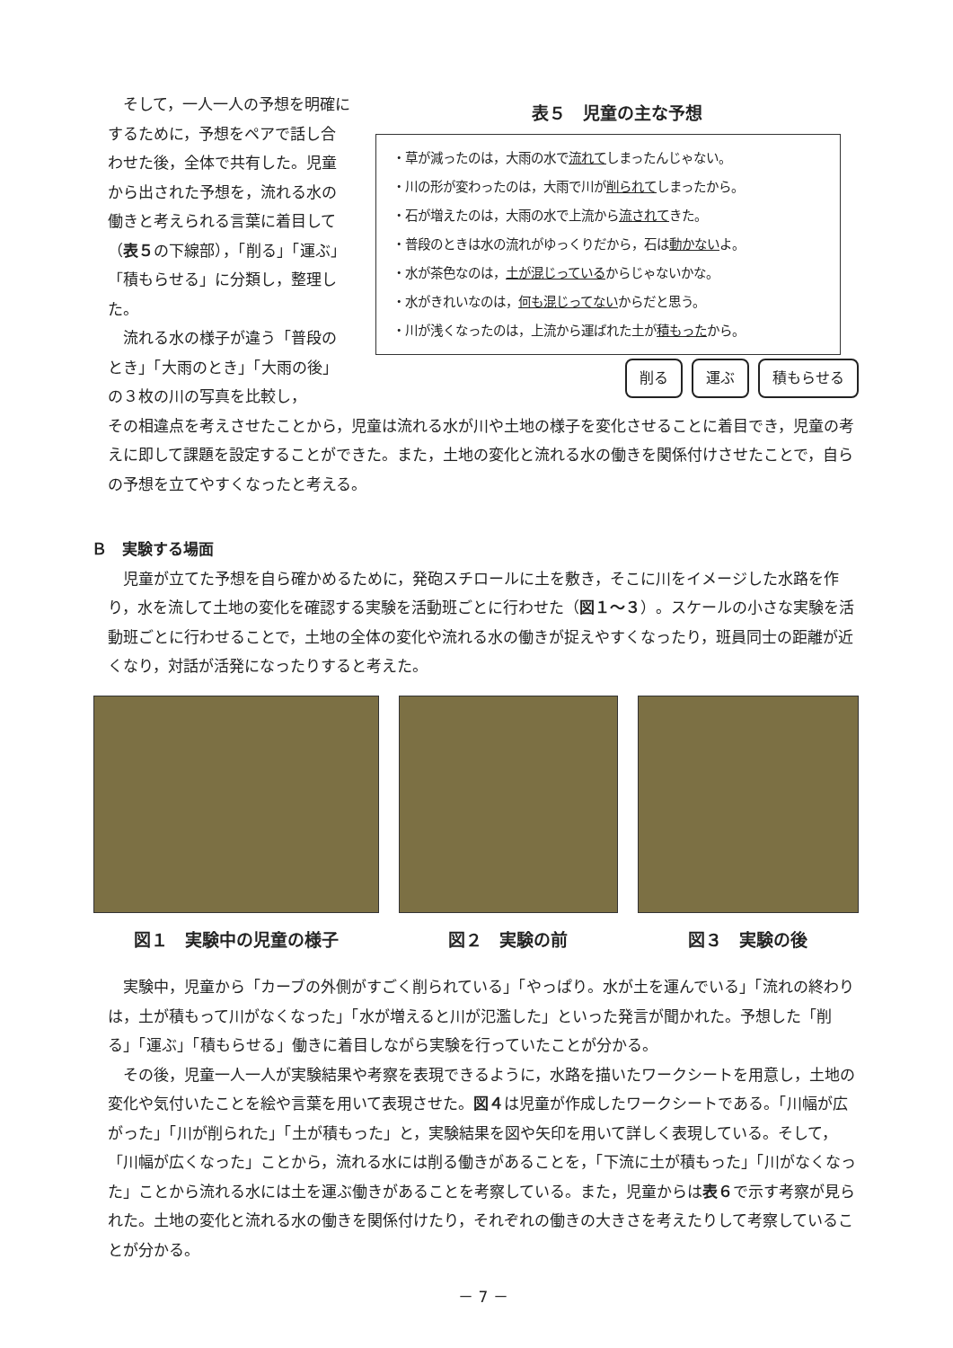そして，一人一人の予想を明確にするために，予想をペアで話し合わせた後，全体で共有した。児童から出された予想を，流れる水の働きと考えられる言葉に着目して（表５の下線部），「削る」「運ぶ」「積もらせる」に分類し，整理した。
流れる水の様子が違う「普段のとき」「大雨のとき」「大雨の後」の３枚の川の写真を比較し，
表５　児童の主な予想
・草が減ったのは，大雨の水で流れてしまったんじゃない。
・川の形が変わったのは，大雨で川が削られてしまったから。
・石が増えたのは，大雨の水で上流から流されてきた。
・普段のときは水の流れがゆっくりだから，石は動かないよ。
・水が茶色なのは，土が混じっているからじゃないかな。
・水がきれいなのは，何も混じってないからだと思う。
・川が浅くなったのは，上流から運ばれた土が積もったから。
削る 運ぶ 積もらせる
その相違点を考えさせたことから，児童は流れる水が川や土地の様子を変化させることに着目でき，児童の考えに即して課題を設定することができた。また，土地の変化と流れる水の働きを関係付けさせたことで，自らの予想を立てやすくなったと考える。
Ｂ　実験する場面
児童が立てた予想を自ら確かめるために，発砲スチロールに土を敷き，そこに川をイメージした水路を作り，水を流して土地の変化を確認する実験を活動班ごとに行わせた（図１～３）。スケールの小さな実験を活動班ごとに行わせることで，土地の全体の変化や流れる水の働きが捉えやすくなったり，班員同士の距離が近くなり，対話が活発になったりすると考えた。
図１　実験中の児童の様子 図２　実験の前 図３　実験の後
実験中，児童から「カーブの外側がすごく削られている」「やっぱり。水が土を運んでいる」「流れの終わりは，土が積もって川がなくなった」「水が増えると川が氾濫した」といった発言が聞かれた。予想した「削る」「運ぶ」「積もらせる」働きに着目しながら実験を行っていたことが分かる。
その後，児童一人一人が実験結果や考察を表現できるように，水路を描いたワークシートを用意し，土地の変化や気付いたことを絵や言葉を用いて表現させた。図４は児童が作成したワークシートである。「川幅が広がった」「川が削られた」「土が積もった」と，実験結果を図や矢印を用いて詳しく表現している。そして，「川幅が広くなった」ことから，流れる水には削る働きがあることを，「下流に土が積もった」「川がなくなった」ことから流れる水には土を運ぶ働きがあることを考察している。また，児童からは表６で示す考察が見られた。土地の変化と流れる水の働きを関係付けたり，それぞれの働きの大きさを考えたりして考察していることが分かる。
－ 7 －